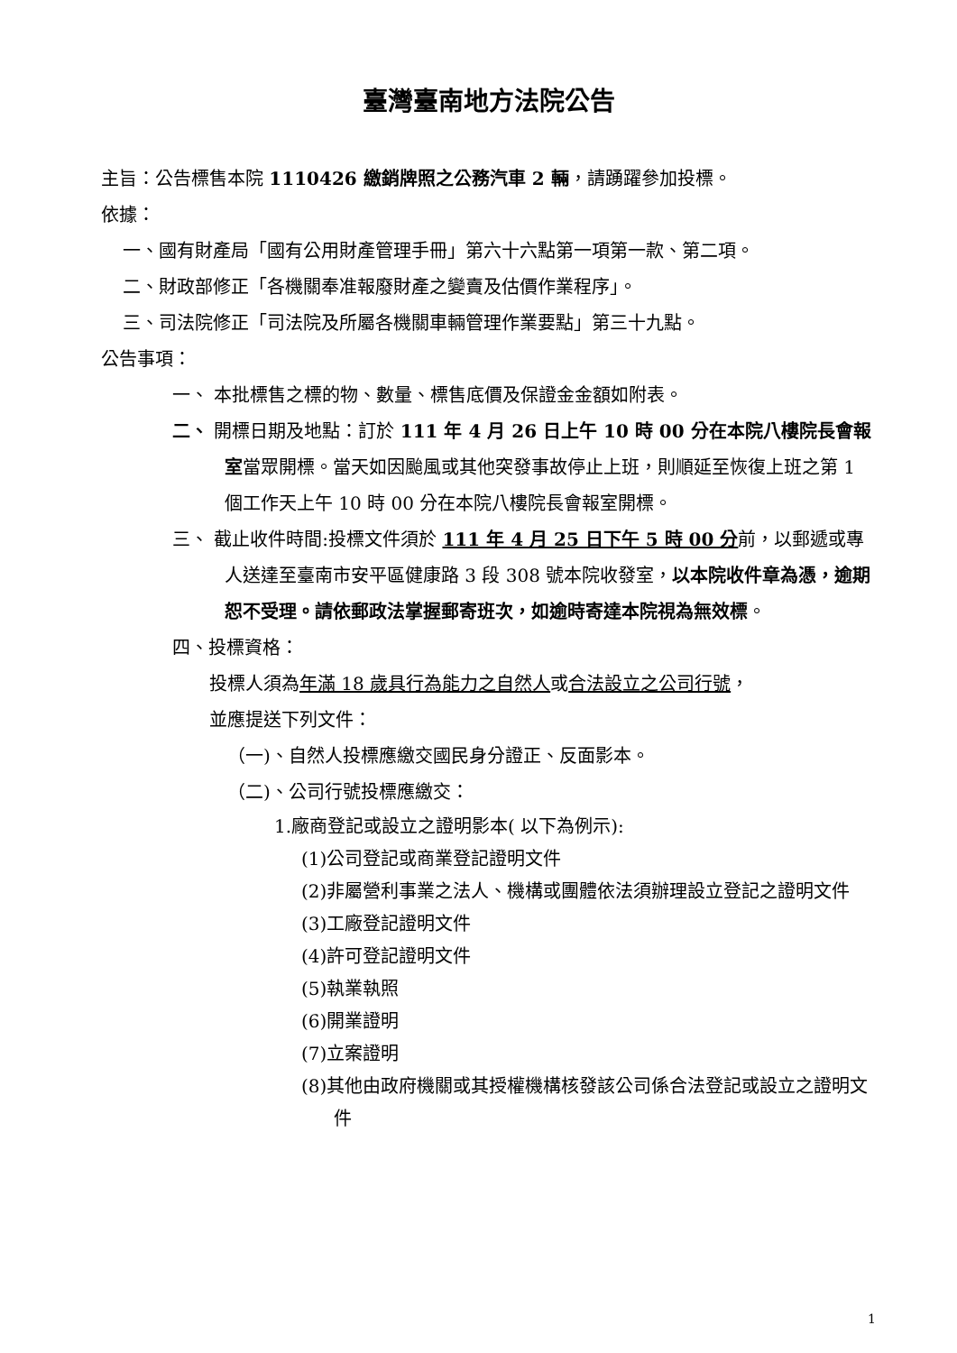臺灣臺南地方法院公告
主旨：公告標售本院 1110426 繳銷牌照之公務汽車 2 輛，請踴躍參加投標。
依據：
一、國有財產局「國有公用財產管理手冊」第六十六點第一項第一款、第二項。
二、財政部修正「各機關奉准報廢財產之變賣及估價作業程序」。
三、司法院修正「司法院及所屬各機關車輛管理作業要點」第三十九點。
公告事項：
一、 本批標售之標的物、數量、標售底價及保證金金額如附表。
二、 開標日期及地點：訂於 111 年 4 月 26 日上午 10 時 00 分在本院八樓院長會報室當眾開標。當天如因颱風或其他突發事故停止上班，則順延至恢復上班之第 1 個工作天上午 10 時 00 分在本院八樓院長會報室開標。
三、 截止收件時間:投標文件須於 111 年 4 月 25 日下午 5 時 00 分前，以郵遞或專人送達至臺南市安平區健康路 3 段 308 號本院收發室，以本院收件章為憑，逾期恕不受理。請依郵政法掌握郵寄班次，如逾時寄達本院視為無效標。
四、投標資格：
投標人須為年滿 18 歲具行為能力之自然人或合法設立之公司行號，
並應提送下列文件：
（一)、自然人投標應繳交國民身分證正、反面影本。
（二)、公司行號投標應繳交：
1.廠商登記或設立之證明影本( 以下為例示):
(1)公司登記或商業登記證明文件
(2)非屬營利事業之法人、機構或團體依法須辦理設立登記之證明文件
(3)工廠登記證明文件
(4)許可登記證明文件
(5)執業執照
(6)開業證明
(7)立案證明
(8)其他由政府機關或其授權機構核發該公司係合法登記或設立之證明文件
1